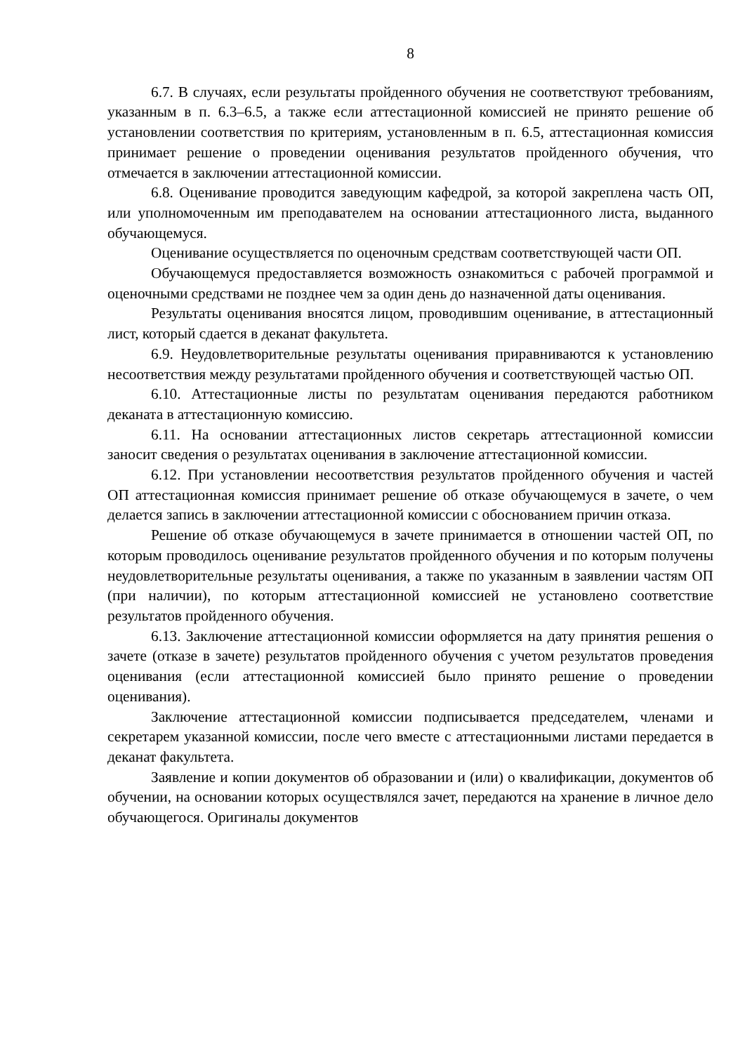8
6.7. В случаях, если результаты пройденного обучения не соответствуют требованиям, указанным в п. 6.3–6.5, а также если аттестационной комиссией не принято решение об установлении соответствия по критериям, установленным в п. 6.5, аттестационная комиссия принимает решение о проведении оценивания результатов пройденного обучения, что отмечается в заключении аттестационной комиссии.
6.8. Оценивание проводится заведующим кафедрой, за которой закреплена часть ОП, или уполномоченным им преподавателем на основании аттестационного листа, выданного обучающемуся.
Оценивание осуществляется по оценочным средствам соответствующей части ОП.
Обучающемуся предоставляется возможность ознакомиться с рабочей программой и оценочными средствами не позднее чем за один день до назначенной даты оценивания.
Результаты оценивания вносятся лицом, проводившим оценивание, в аттестационный лист, который сдается в деканат факультета.
6.9. Неудовлетворительные результаты оценивания приравниваются к установлению несоответствия между результатами пройденного обучения и соответствующей частью ОП.
6.10. Аттестационные листы по результатам оценивания передаются работником деканата в аттестационную комиссию.
6.11. На основании аттестационных листов секретарь аттестационной комиссии заносит сведения о результатах оценивания в заключение аттестационной комиссии.
6.12. При установлении несоответствия результатов пройденного обучения и частей ОП аттестационная комиссия принимает решение об отказе обучающемуся в зачете, о чем делается запись в заключении аттестационной комиссии с обоснованием причин отказа.
Решение об отказе обучающемуся в зачете принимается в отношении частей ОП, по которым проводилось оценивание результатов пройденного обучения и по которым получены неудовлетворительные результаты оценивания, а также по указанным в заявлении частям ОП (при наличии), по которым аттестационной комиссией не установлено соответствие результатов пройденного обучения.
6.13. Заключение аттестационной комиссии оформляется на дату принятия решения о зачете (отказе в зачете) результатов пройденного обучения с учетом результатов проведения оценивания (если аттестационной комиссией было принято решение о проведении оценивания).
Заключение аттестационной комиссии подписывается председателем, членами и секретарем указанной комиссии, после чего вместе с аттестационными листами передается в деканат факультета.
Заявление и копии документов об образовании и (или) о квалификации, документов об обучении, на основании которых осуществлялся зачет, передаются на хранение в личное дело обучающегося. Оригиналы документов